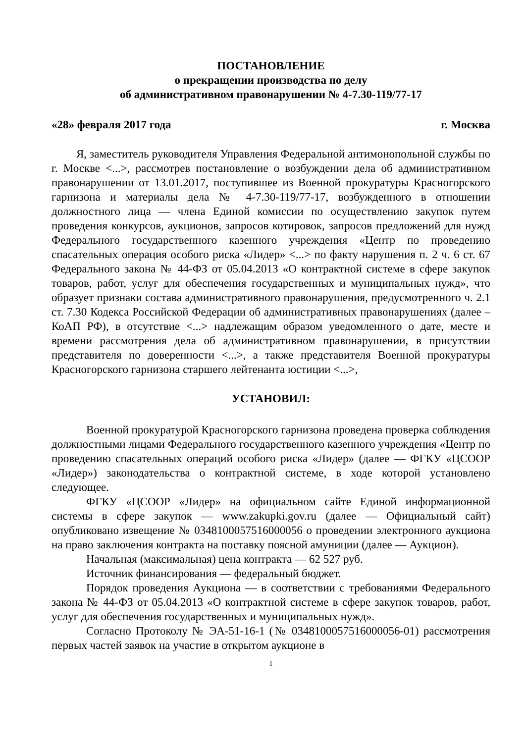ПОСТАНОВЛЕНИЕ
о прекращении производства по делу
об административном правонарушении № 4-7.30-119/77-17
«28» февраля 2017 года г. Москва
Я, заместитель руководителя Управления Федеральной антимонопольной службы по г. Москве <...>, рассмотрев постановление о возбуждении дела об административном правонарушении от 13.01.2017, поступившее из Военной прокуратуры Красногорского гарнизона и материалы дела № 4-7.30-119/77-17, возбужденного в отношении должностного лица — члена Единой комиссии по осуществлению закупок путем проведения конкурсов, аукционов, запросов котировок, запросов предложений для нужд Федерального государственного казенного учреждения «Центр по проведению спасательных операция особого риска «Лидер» <...> по факту нарушения п. 2 ч. 6 ст. 67 Федерального закона № 44-ФЗ от 05.04.2013 «О контрактной системе в сфере закупок товаров, работ, услуг для обеспечения государственных и муниципальных нужд», что образует признаки состава административного правонарушения, предусмотренного ч. 2.1 ст. 7.30 Кодекса Российской Федерации об административных правонарушениях (далее – КоАП РФ), в отсутствие <...> надлежащим образом уведомленного о дате, месте и времени рассмотрения дела об административном правонарушении, в присутствии представителя по доверенности <...>, а также представителя Военной прокуратуры Красногорского гарнизона старшего лейтенанта юстиции <...>,
УСТАНОВИЛ:
Военной прокуратурой Красногорского гарнизона проведена проверка соблюдения должностными лицами Федерального государственного казенного учреждения «Центр по проведению спасательных операций особого риска «Лидер» (далее — ФГКУ «ЦСООР «Лидер») законодательства о контрактной системе, в ходе которой установлено следующее.
ФГКУ «ЦСООР «Лидер» на официальном сайте Единой информационной системы в сфере закупок — www.zakupki.gov.ru (далее — Официальный сайт) опубликовано извещение № 0348100057516000056 о проведении электронного аукциона на право заключения контракта на поставку поясной амуниции (далее — Аукцион).
Начальная (максимальная) цена контракта — 62 527 руб.
Источник финансирования — федеральный бюджет.
Порядок проведения Аукциона — в соответствии с требованиями Федерального закона № 44-ФЗ от 05.04.2013 «О контрактной системе в сфере закупок товаров, работ, услуг для обеспечения государственных и муниципальных нужд».
Согласно Протоколу № ЭА-51-16-1 (№ 0348100057516000056-01) рассмотрения первых частей заявок на участие в открытом аукционе в
1